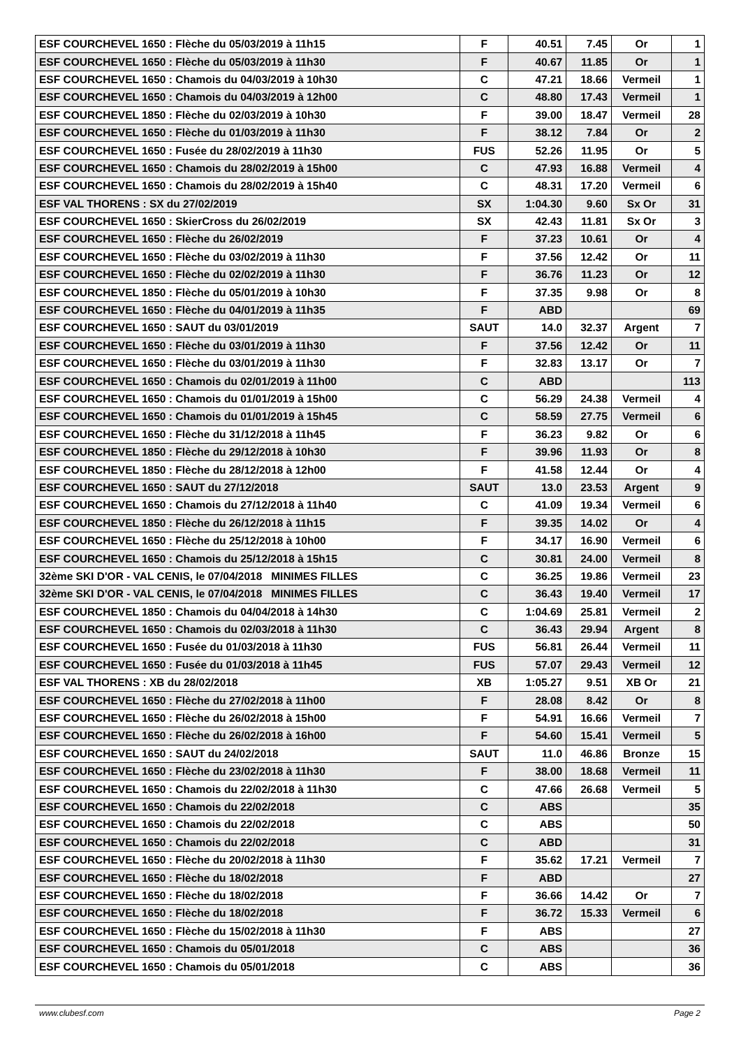| ESF COURCHEVEL 1650 : Flèche du 05/03/2019 à 11h15 | F | 40.51 | 7.45 | Or | 1 |
| ESF COURCHEVEL 1650 : Flèche du 05/03/2019 à 11h30 | F | 40.67 | 11.85 | Or | 1 |
| ESF COURCHEVEL 1650 : Chamois du 04/03/2019 à 10h30 | C | 47.21 | 18.66 | Vermeil | 1 |
| ESF COURCHEVEL 1650 : Chamois du 04/03/2019 à 12h00 | C | 48.80 | 17.43 | Vermeil | 1 |
| ESF COURCHEVEL 1850 : Flèche du 02/03/2019 à 10h30 | F | 39.00 | 18.47 | Vermeil | 28 |
| ESF COURCHEVEL 1650 : Flèche du 01/03/2019 à 11h30 | F | 38.12 | 7.84 | Or | 2 |
| ESF COURCHEVEL 1650 : Fusée du 28/02/2019 à 11h30 | FUS | 52.26 | 11.95 | Or | 5 |
| ESF COURCHEVEL 1650 : Chamois du 28/02/2019 à 15h00 | C | 47.93 | 16.88 | Vermeil | 4 |
| ESF COURCHEVEL 1650 : Chamois du 28/02/2019 à 15h40 | C | 48.31 | 17.20 | Vermeil | 6 |
| ESF VAL THORENS : SX du 27/02/2019 | SX | 1:04.30 | 9.60 | Sx Or | 31 |
| ESF COURCHEVEL 1650 : SkierCross du 26/02/2019 | SX | 42.43 | 11.81 | Sx Or | 3 |
| ESF COURCHEVEL 1650 : Flèche du 26/02/2019 | F | 37.23 | 10.61 | Or | 4 |
| ESF COURCHEVEL 1650 : Flèche du 03/02/2019 à 11h30 | F | 37.56 | 12.42 | Or | 11 |
| ESF COURCHEVEL 1650 : Flèche du 02/02/2019 à 11h30 | F | 36.76 | 11.23 | Or | 12 |
| ESF COURCHEVEL 1850 : Flèche du 05/01/2019 à 10h30 | F | 37.35 | 9.98 | Or | 8 |
| ESF COURCHEVEL 1650 : Flèche du 04/01/2019 à 11h35 | F | ABD | | | 69 |
| ESF COURCHEVEL 1650 : SAUT du 03/01/2019 | SAUT | 14.0 | 32.37 | Argent | 7 |
| ESF COURCHEVEL 1650 : Flèche du 03/01/2019 à 11h30 | F | 37.56 | 12.42 | Or | 11 |
| ESF COURCHEVEL 1650 : Flèche du 03/01/2019 à 11h30 | F | 32.83 | 13.17 | Or | 7 |
| ESF COURCHEVEL 1650 : Chamois du 02/01/2019 à 11h00 | C | ABD | | | 113 |
| ESF COURCHEVEL 1650 : Chamois du 01/01/2019 à 15h00 | C | 56.29 | 24.38 | Vermeil | 4 |
| ESF COURCHEVEL 1650 : Chamois du 01/01/2019 à 15h45 | C | 58.59 | 27.75 | Vermeil | 6 |
| ESF COURCHEVEL 1650 : Flèche du 31/12/2018 à 11h45 | F | 36.23 | 9.82 | Or | 6 |
| ESF COURCHEVEL 1850 : Flèche du 29/12/2018 à 10h30 | F | 39.96 | 11.93 | Or | 8 |
| ESF COURCHEVEL 1850 : Flèche du 28/12/2018 à 12h00 | F | 41.58 | 12.44 | Or | 4 |
| ESF COURCHEVEL 1650 : SAUT du 27/12/2018 | SAUT | 13.0 | 23.53 | Argent | 9 |
| ESF COURCHEVEL 1650 : Chamois du 27/12/2018 à 11h40 | C | 41.09 | 19.34 | Vermeil | 6 |
| ESF COURCHEVEL 1850 : Flèche du 26/12/2018 à 11h15 | F | 39.35 | 14.02 | Or | 4 |
| ESF COURCHEVEL 1650 : Flèche du 25/12/2018 à 10h00 | F | 34.17 | 16.90 | Vermeil | 6 |
| ESF COURCHEVEL 1650 : Chamois du 25/12/2018 à 15h15 | C | 30.81 | 24.00 | Vermeil | 8 |
| 32ème SKI D'OR - VAL CENIS, le 07/04/2018 MINIMES FILLES | C | 36.25 | 19.86 | Vermeil | 23 |
| 32ème SKI D'OR - VAL CENIS, le 07/04/2018 MINIMES FILLES | C | 36.43 | 19.40 | Vermeil | 17 |
| ESF COURCHEVEL 1850 : Chamois du 04/04/2018 à 14h30 | C | 1:04.69 | 25.81 | Vermeil | 2 |
| ESF COURCHEVEL 1650 : Chamois du 02/03/2018 à 11h30 | C | 36.43 | 29.94 | Argent | 8 |
| ESF COURCHEVEL 1650 : Fusée du 01/03/2018 à 11h30 | FUS | 56.81 | 26.44 | Vermeil | 11 |
| ESF COURCHEVEL 1650 : Fusée du 01/03/2018 à 11h45 | FUS | 57.07 | 29.43 | Vermeil | 12 |
| ESF VAL THORENS : XB du 28/02/2018 | XB | 1:05.27 | 9.51 | XB Or | 21 |
| ESF COURCHEVEL 1650 : Flèche du 27/02/2018 à 11h00 | F | 28.08 | 8.42 | Or | 8 |
| ESF COURCHEVEL 1650 : Flèche du 26/02/2018 à 15h00 | F | 54.91 | 16.66 | Vermeil | 7 |
| ESF COURCHEVEL 1650 : Flèche du 26/02/2018 à 16h00 | F | 54.60 | 15.41 | Vermeil | 5 |
| ESF COURCHEVEL 1650 : SAUT du 24/02/2018 | SAUT | 11.0 | 46.86 | Bronze | 15 |
| ESF COURCHEVEL 1650 : Flèche du 23/02/2018 à 11h30 | F | 38.00 | 18.68 | Vermeil | 11 |
| ESF COURCHEVEL 1650 : Chamois du 22/02/2018 à 11h30 | C | 47.66 | 26.68 | Vermeil | 5 |
| ESF COURCHEVEL 1650 : Chamois du 22/02/2018 | C | ABS | | | 35 |
| ESF COURCHEVEL 1650 : Chamois du 22/02/2018 | C | ABS | | | 50 |
| ESF COURCHEVEL 1650 : Chamois du 22/02/2018 | C | ABD | | | 31 |
| ESF COURCHEVEL 1650 : Flèche du 20/02/2018 à 11h30 | F | 35.62 | 17.21 | Vermeil | 7 |
| ESF COURCHEVEL 1650 : Flèche du 18/02/2018 | F | ABD | | | 27 |
| ESF COURCHEVEL 1650 : Flèche du 18/02/2018 | F | 36.66 | 14.42 | Or | 7 |
| ESF COURCHEVEL 1650 : Flèche du 18/02/2018 | F | 36.72 | 15.33 | Vermeil | 6 |
| ESF COURCHEVEL 1650 : Flèche du 15/02/2018 à 11h30 | F | ABS | | | 27 |
| ESF COURCHEVEL 1650 : Chamois du 05/01/2018 | C | ABS | | | 36 |
| ESF COURCHEVEL 1650 : Chamois du 05/01/2018 | C | ABS | | | 36 |
www.clubesf.com Page 2